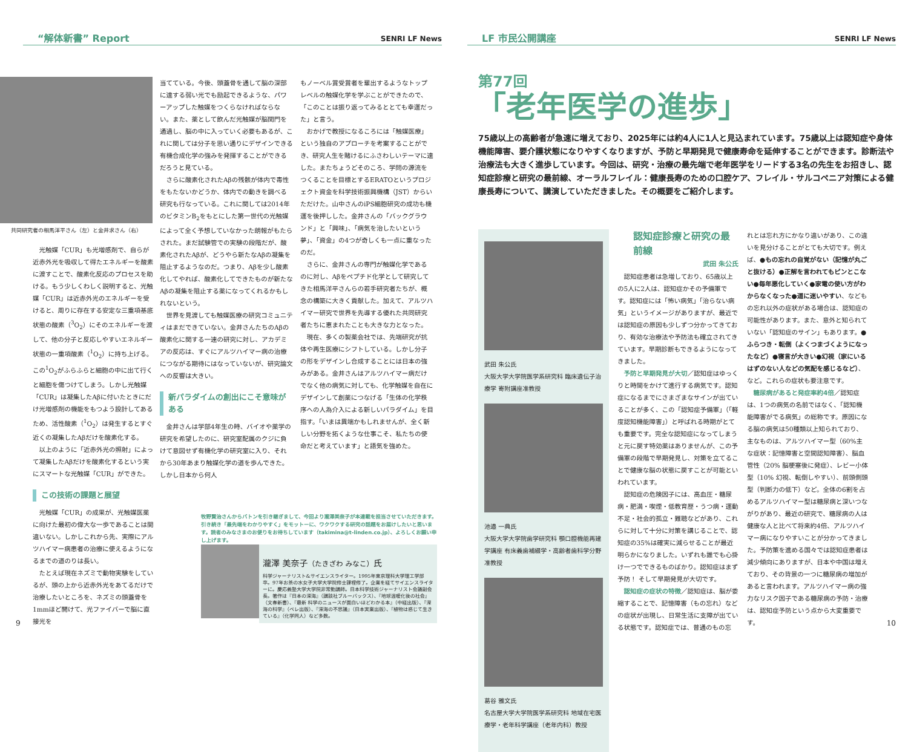“解体新書” Report SENRI LF News
共同研究者の相馬洋平さん（左）と金井求さん（右）
光触媒「CUR」も光増感剤で、自らが近赤外光を吸収して得たエネルギーを酸素に渡すことで、酸素化反応のプロセスを助ける。もう少しくわしく説明すると、光触媒「CUR」は近赤外光のエネルギーを受けると、周りに存在する安定な三重項基底状態の酸素（<sup>3</sup>O<sub>2</sub>）にそのエネルギーを渡して、他の分子と反応しやすいエネルギー状態の一重項酸素（<sup>1</sup>O<sub>2</sub>）に持ち上げる。この<sup>1</sup>O<sub>2</sub>がふらふらと細胞の中に出て行くと細胞を傷つけてしまう。しかし光触媒「CUR」は凝集したAβに付いたときにだけ光増感剤の機能をもつよう設計してあるため、活性酸素（<sup>1</sup>O<sub>2</sub>）は発生するとすぐ近くの凝集したAβだけを酸素化する。
以上のように「近赤外光の照射」によって凝集したAβだけを酸素化するという実にスマートな光触媒「CUR」ができた。
この技術の課題と展望
光触媒「CUR」の成果が、光触媒医薬に向けた最初の偉大な一歩であることは間違いない。しかしこれから先、実際にアルツハイマー病患者の治療に使えるようになるまでの道のりは長い。
たとえば現在ネズミで動物実験をしているが、頭の上から近赤外光をあてるだけで治療したいところを、ネズミの頭蓋骨を1mmほど開けて、光ファイバーで脳に直接光を
当てている。今後、頭蓋骨を通して脳の深部に達する弱い光でも励起できるような、パワーアップした触媒をつくらなければならない。また、薬として飲んだ光触媒が脳関門を通過し、脳の中に入っていく必要もあるが、これに関しては分子を思い通りにデザインできる有機合成化学の強みを発揮することができるだろうと見ている。
さらに酸素化されたAβの残骸が体内で毒性をもたないかどうか、体内での動きを調べる研究も行なっている。これに関しては2014年のビタミンB<sub>2</sub>をもとにした第一世代の光触媒によって全く予想していなかった朗報がもたらされた。まだ試験管での実験の段階だが、酸素化されたAβが、どうやら新たなAβの凝集を阻止するようなのだ。つまり、Aβを少し酸素化してやれば、酸素化してできたものが新たなAβの凝集を阻止する薬になってくれるかもしれないという。
世界を見渡しても触媒医療の研究コミュニティはまだできていない。金井さんたちのAβの酸素化に関する一連の研究に対し、アカデミアの反応は、すぐにアルツハイマー病の治療につながる期待にはなっていないが、研究論文への反響は大きい。
新パラダイムの創出にこそ意味がある
金井さんは学部4年生の時、バイオや薬学の研究を希望したのに、研究室配属のクジに負けて意図せず有機化学の研究室に入り、それから30年あまり触媒化学の道を歩んできた。しかし日本から何人
もノーベル賞受賞者を輩出するようなトップレベルの触媒化学を学ぶことができたので、「このことは振り返ってみるととても幸運だった」と言う。
おかげで教授になるころには「触媒医療」という独自のアプローチを考案することができ、研究人生を賭けるにふさわしいテーマに達した。またちょうどそのころ、学問の源流をつくることを目標とするERATOというプロジェクト資金を科学技術振興機構（JST）からいただけた。山中さんのiPS細胞研究の成功も機運を後押しした。金井さんの「バックグラウンド」と「興味」、「病気を治したいという夢」、「資金」の4つが奇しくも一点に重なったのだ。
さらに、金井さんの専門が触媒化学であるのに対し、Aβをペプチド化学として研究してきた相馬洋平さんらの若手研究者たちが、概念の構築に大きく貢献した。加えて、アルツハイマー研究で世界を先導する優れた共同研究者たちに恵まれたことも大きな力となった。
現在、多くの製薬会社では、先端研究が抗体や再生医療にシフトしている。しかし分子の形をデザインし合成することには日本の強みがある。金井さんはアルツハイマー病だけでなく他の病気に対しても、化学触媒を自在にデザインして創薬につなげる「生体の化学秩序への人為介入による新しいパラダイム」を目指す。「いまは異端かもしれませんが、全く新しい分野を拓くような仕事こそ、私たちの使命だと考えています」と語気を強めた。
牧野賢治さんからバトンを引き継ぎまして、今回より瀧澤美奈子が本連載を担当させていただきます。引き続き「最先端をわかりやすく」をモットーに、ワクワクする研究の話題をお届けしたいと思います。読者のみなさまのお便りをお待ちしています（takimina@t-linden.co.jp）、よろしくお願い申し上げます。
瀧澤 美奈子（たきざわ みなこ）氏
科学ジャーナリスト&サイエンスライター。1995年東京理科大学理工学部卒。97年お茶の水女子大学大学院修士課程修了。企業を経てサイエンスライターに。慶応義塾大学大学院非常勤講師。日本科学技術ジャーナリスト会議副会長。著作は『日本の深海』（講談社ブルーバックス）、『地球温暖化後の社会』（文春新書）、『最新 科学のニュースが面白いほどわかる本』（中経出版）、『深海の科学』（ベレ出版）、『深海の不思議』（日本実業出版）、『植物は感じて生きている』（化学同人）など多数。
9
LF 市民公開講座 SENRI LF News
第77回
「老年医学の進歩」
75歳以上の高齢者が急速に増えており、2025年には約4人に1人と見込まれています。75歳以上は認知症や身体機能障害、要介護状態になりやすくなりますが、予防と早期発見で健康寿命を延伸することができます。診断法や治療法も大きく進歩しています。今回は、研究・治療の最先端で老年医学をリードする3名の先生をお招きし、認知症診療と研究の最前線、オーラルフレイル：健康長寿のための口腔ケア、フレイル・サルコペニア対策による健康長寿について、講演していただきました。その概要をご紹介します。
武田 朱公氏
大阪大学大学院医学系研究科 臨床遺伝子治療学 寄附講座准教授
池邉 一典氏
大阪大学大学院歯学研究科 顎口腔機能再建学講座 有床義歯補綴学・高齢者歯科学分野 准教授
葛谷 雅文氏
名古屋大学大学院医学系研究科 地域在宅医療学・老年科学講座（老年内科）教授
認知症診療と研究の最前線
武田 朱公氏
認知症患者は急増しており、65歳以上の5人に2人は、認知症かその予備軍です。認知症には「怖い病気」「治らない病気」というイメージがありますが、最近では認知症の原因も少しずつ分かってきており、有効な治療法や予防法も確立されてきています。早期診断もできるようになってきました。
予防と早期発見が大切／認知症はゆっくりと時間をかけて進行する病気です。認知症になるまでにさまざまなサインが出ていることが多く、この「認知症予備軍」（「軽度認知機能障害」）と呼ばれる時期がとても重要です。完全な認知症になってしまうと元に戻す特効薬はありませんが、この予備軍の段階で早期発見し、対策を立てることで健康な脳の状態に戻すことが可能といわれています。
認知症の危険因子には、高血圧・糖尿病・肥満・喫煙・低教育歴・うつ病・運動不足・社会的孤立・難聴などがあり、これらに対して十分に対策を講じることで、認知症の35%は確実に減らせることが最近明らかになりました。いずれも誰でも心掛け一つでできるものばかり。認知症はまず予防！ そして早期発見が大切です。
認知症の症状の特徴／認知症は、脳が委縮することで、記憶障害（もの忘れ）などの症状が出現し、日常生活に支障が出ている状態です。認知症では、普通のもの忘
れとは忘れ方にかなり違いがあり、この違いを見分けることがとても大切です。例えば、●もの忘れの自覚がない（記憶が丸ごと抜ける）●正解を言われてもピンとこない●毎年悪化していく●家電の使い方がわからなくなった●道に迷いやすい、などもの忘れ以外の症状がある場合は、認知症の可能性があります。また、意外と知られていない「認知症のサイン」もあります。●ふらつき・転倒（よくつまづくようになったなど）●寝言が大きい●幻視（家にいるはずのない人などの気配を感じるなど）、など。これらの症状も要注意です。
糖尿病があると発症率約4倍／認知症は、1つの病気の名前ではなく、「認知機能障害がでる病気」の総称です。原因になる脳の病気は50種類以上知られており、主なものは、アルツハイマー型（60%主な症状：記憶障害と空間認知障害）、脳血管性（20% 脳梗塞後に発症）、レビー小体型（10% 幻視、転倒しやすい）、前頭側頭型（判断力の低下）など。全体の6割を占めるアルツハイマー型は糖尿病と深いつながりがあり、最近の研究で、糖尿病の人は健康な人と比べて将来約4倍、アルツハイマー病になりやすいことが分かってきました。予防策を進める国々では認知症患者は減少傾向にありますが、日本や中国は増えており、その背景の一つに糖尿病の増加があると言われます。アルツハイマー病の強力なリスク因子である糖尿病の予防・治療は、認知症予防という点から大変重要です。
10